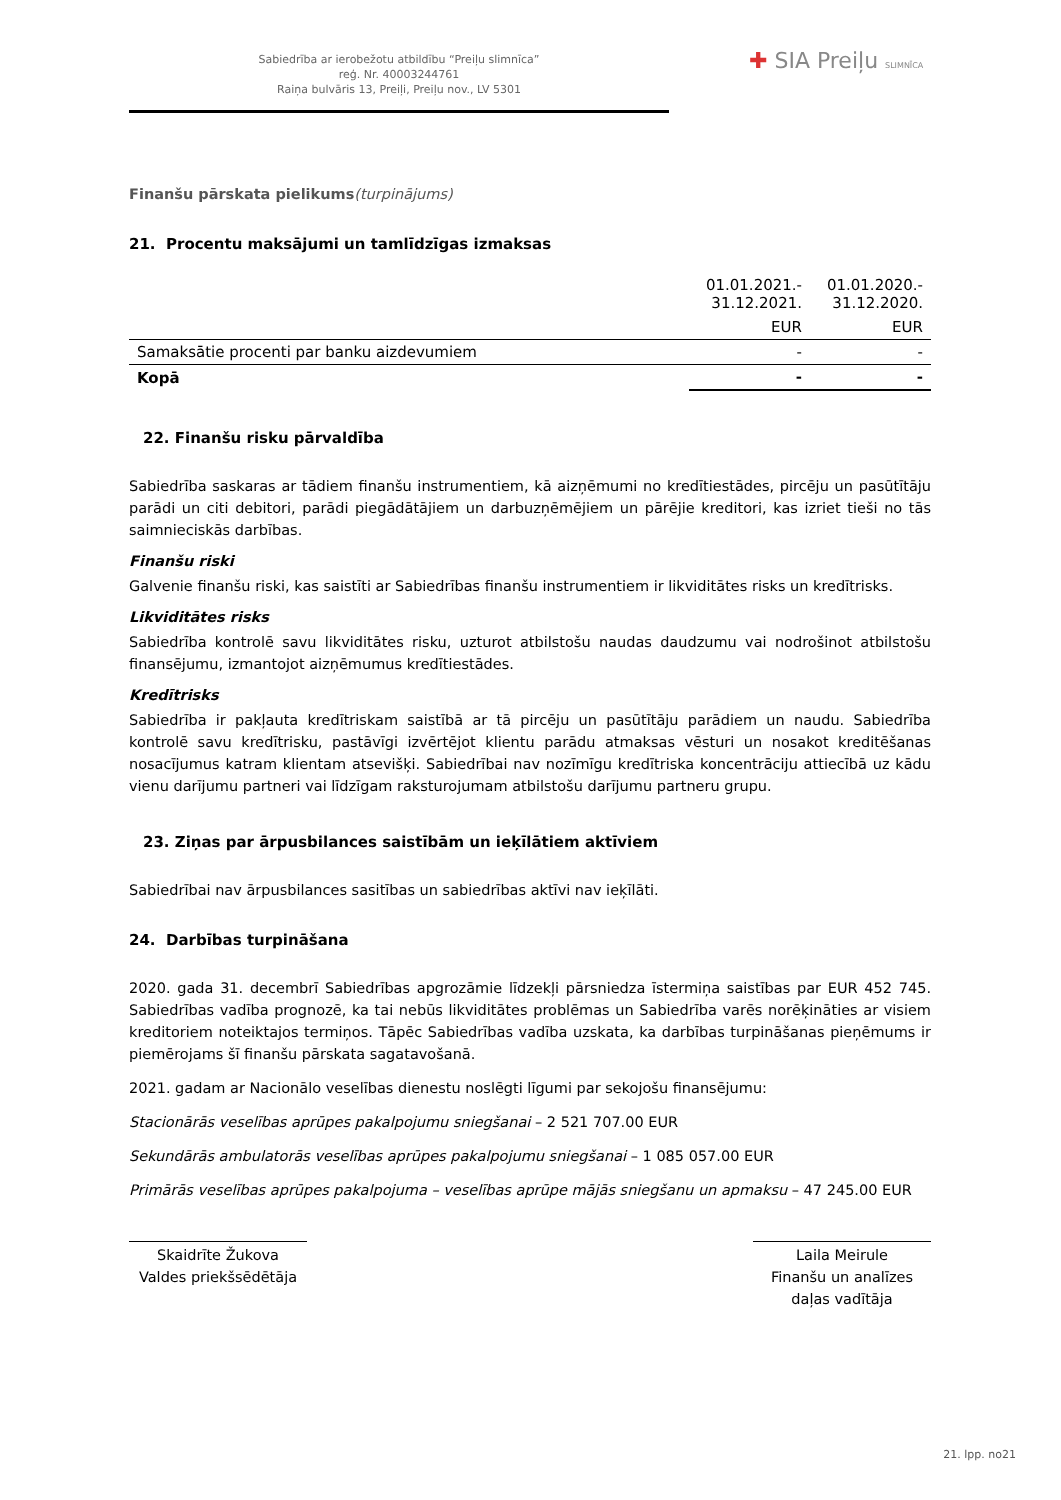Sabiedrība ar ierobežotu atbildību “Preiļu slimnīca”
reģ. Nr. 40003244761
Raiņa bulvāris 13, Preiļi, Preiļu nov., LV 5301
✚ SIA Preiļu SLIMNĪCA
Finanšu pārskata pielikums(turpinājums)
21. Procentu maksājumi un tamlīdzīgas izmaksas
| | 01.01.2021.- 31.12.2021. | 01.01.2020.- 31.12.2020. |
| --- | --- | --- |
| | EUR | EUR |
| Samaksātie procenti par banku aizdevumiem | - | - |
| Kopā | - | - |
22. Finanšu risku pārvaldība
Sabiedrība saskaras ar tādiem finanšu instrumentiem, kā aizņēmumi no kredītiestādes, pircēju un pasūtītāju parādi un citi debitori, parādi piegādātājiem un darbuzņēmējiem un pārējie kreditori, kas izriet tieši no tās saimnieciskās darbības.
Finanšu riski
Galvenie finanšu riski, kas saistīti ar Sabiedrības finanšu instrumentiem ir likviditātes risks un kredītrisks.
Likviditātes risks
Sabiedrība kontrolē savu likviditātes risku, uzturot atbilstošu naudas daudzumu vai nodrošinot atbilstošu finansējumu, izmantojot aizņēmumus kredītiestādes.
Kredītrisks
Sabiedrība ir pakļauta kredītriskam saistībā ar tā pircēju un pasūtītāju parādiem un naudu. Sabiedrība kontrolē savu kredītrisku, pastāvīgi izvērtējot klientu parādu atmaksas vēsturi un nosakot kreditēšanas nosacījumus katram klientam atsevišķi. Sabiedrībai nav nozīmīgu kredītriska koncentrāciju attiecībā uz kādu vienu darījumu partneri vai līdzīgam raksturojumam atbilstošu darījumu partneru grupu.
23. Ziņas par ārpusbilances saistībām un ieķīlātiem aktīviem
Sabiedrībai nav ārpusbilances sasitības un sabiedrības aktīvi nav ieķīlāti.
24. Darbības turpināšana
2020. gada 31. decembrī Sabiedrības apgrozāmie līdzekļi pārsniedza īstermiņa saistības par EUR 452 745. Sabiedrības vadība prognozē, ka tai nebūs likviditātes problēmas un Sabiedrība varēs norēķināties ar visiem kreditoriem noteiktajos termiņos. Tāpēc Sabiedrības vadība uzskata, ka darbības turpināšanas pieņēmums ir piemērojams šī finanšu pārskata sagatavošanā.
2021. gadam ar Nacionālo veselības dienestu noslēgti līgumi par sekojošu finansējumu:
Stacionārās veselības aprūpes pakalpojumu sniegšanai – 2 521 707.00 EUR
Sekundārās ambulatorās veselības aprūpes pakalpojumu sniegšanai – 1 085 057.00 EUR
Primārās veselības aprūpes pakalpojuma – veselības aprūpe mājās sniegšanu un apmaksu – 47 245.00 EUR
Skaidrīte Žukova
Valdes priekšsēdētāja
Laila Meirule
Finanšu un analīzes
daļas vadītāja
21. lpp. no21